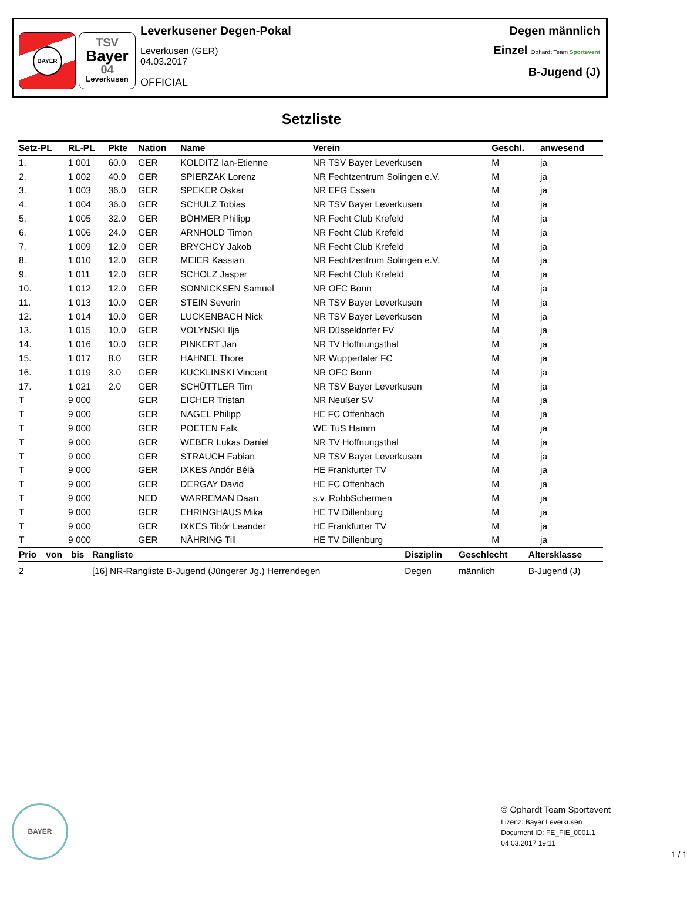BAYER
TSV
Bayer
04
Leverkusen
Leverkusener Degen-Pokal
Leverkusen (GER)
04.03.2017
OFFICIAL
Degen männlich
Einzel Ophardt Team Sportevent
B-Jugend (J)
Setzliste
| Setz-PL | RL-PL | Pkte | Nation | Name | Verein | Geschl. | anwesend |
| --- | --- | --- | --- | --- | --- | --- | --- |
| 1. | 1 001 | 60.0 | GER | KOLDITZ Ian-Etienne | NR TSV Bayer Leverkusen | M | ja |
| 2. | 1 002 | 40.0 | GER | SPIERZAK Lorenz | NR Fechtzentrum Solingen e.V. | M | ja |
| 3. | 1 003 | 36.0 | GER | SPEKER Oskar | NR EFG Essen | M | ja |
| 4. | 1 004 | 36.0 | GER | SCHULZ Tobias | NR TSV Bayer Leverkusen | M | ja |
| 5. | 1 005 | 32.0 | GER | BÖHMER Philipp | NR Fecht Club Krefeld | M | ja |
| 6. | 1 006 | 24.0 | GER | ARNHOLD Timon | NR Fecht Club Krefeld | M | ja |
| 7. | 1 009 | 12.0 | GER | BRYCHCY Jakob | NR Fecht Club Krefeld | M | ja |
| 8. | 1 010 | 12.0 | GER | MEIER Kassian | NR Fechtzentrum Solingen e.V. | M | ja |
| 9. | 1 011 | 12.0 | GER | SCHOLZ Jasper | NR Fecht Club Krefeld | M | ja |
| 10. | 1 012 | 12.0 | GER | SONNICKSEN Samuel | NR OFC Bonn | M | ja |
| 11. | 1 013 | 10.0 | GER | STEIN Severin | NR TSV Bayer Leverkusen | M | ja |
| 12. | 1 014 | 10.0 | GER | LUCKENBACH Nick | NR TSV Bayer Leverkusen | M | ja |
| 13. | 1 015 | 10.0 | GER | VOLYNSKI Ilja | NR Düsseldorfer FV | M | ja |
| 14. | 1 016 | 10.0 | GER | PINKERT Jan | NR TV Hoffnungsthal | M | ja |
| 15. | 1 017 | 8.0 | GER | HAHNEL Thore | NR Wuppertaler FC | M | ja |
| 16. | 1 019 | 3.0 | GER | KUCKLINSKI Vincent | NR OFC Bonn | M | ja |
| 17. | 1 021 | 2.0 | GER | SCHÜTTLER Tim | NR TSV Bayer Leverkusen | M | ja |
| T | 9 000 | | GER | EICHER Tristan | NR Neußer SV | M | ja |
| T | 9 000 | | GER | NAGEL Philipp | HE FC Offenbach | M | ja |
| T | 9 000 | | GER | POETEN Falk | WE TuS Hamm | M | ja |
| T | 9 000 | | GER | WEBER Lukas Daniel | NR TV Hoffnungsthal | M | ja |
| T | 9 000 | | GER | STRAUCH Fabian | NR TSV Bayer Leverkusen | M | ja |
| T | 9 000 | | GER | IXKES Andór Bélà | HE Frankfurter TV | M | ja |
| T | 9 000 | | GER | DERGAY David | HE FC Offenbach | M | ja |
| T | 9 000 | | NED | WARREMAN Daan | s.v. RobbSchermen | M | ja |
| T | 9 000 | | GER | EHRINGHAUS Mika | HE TV Dillenburg | M | ja |
| T | 9 000 | | GER | IXKES Tibór Leander | HE Frankfurter TV | M | ja |
| T | 9 000 | | GER | NÄHRING Till | HE TV Dillenburg | M | ja |
| Prio | von | bis | Rangliste | Disziplin | Geschlecht | Altersklasse |
| --- | --- | --- | --- | --- | --- | --- |
| 2 | | | [16] NR-Rangliste B-Jugend (Jüngerer Jg.) Herrendegen | Degen | männlich | B-Jugend (J) |
BAYER
© Ophardt Team Sportevent
Lizenz: Bayer Leverkusen
Document ID: FE_FIE_0001.1
04.03.2017 19:11
1 / 1